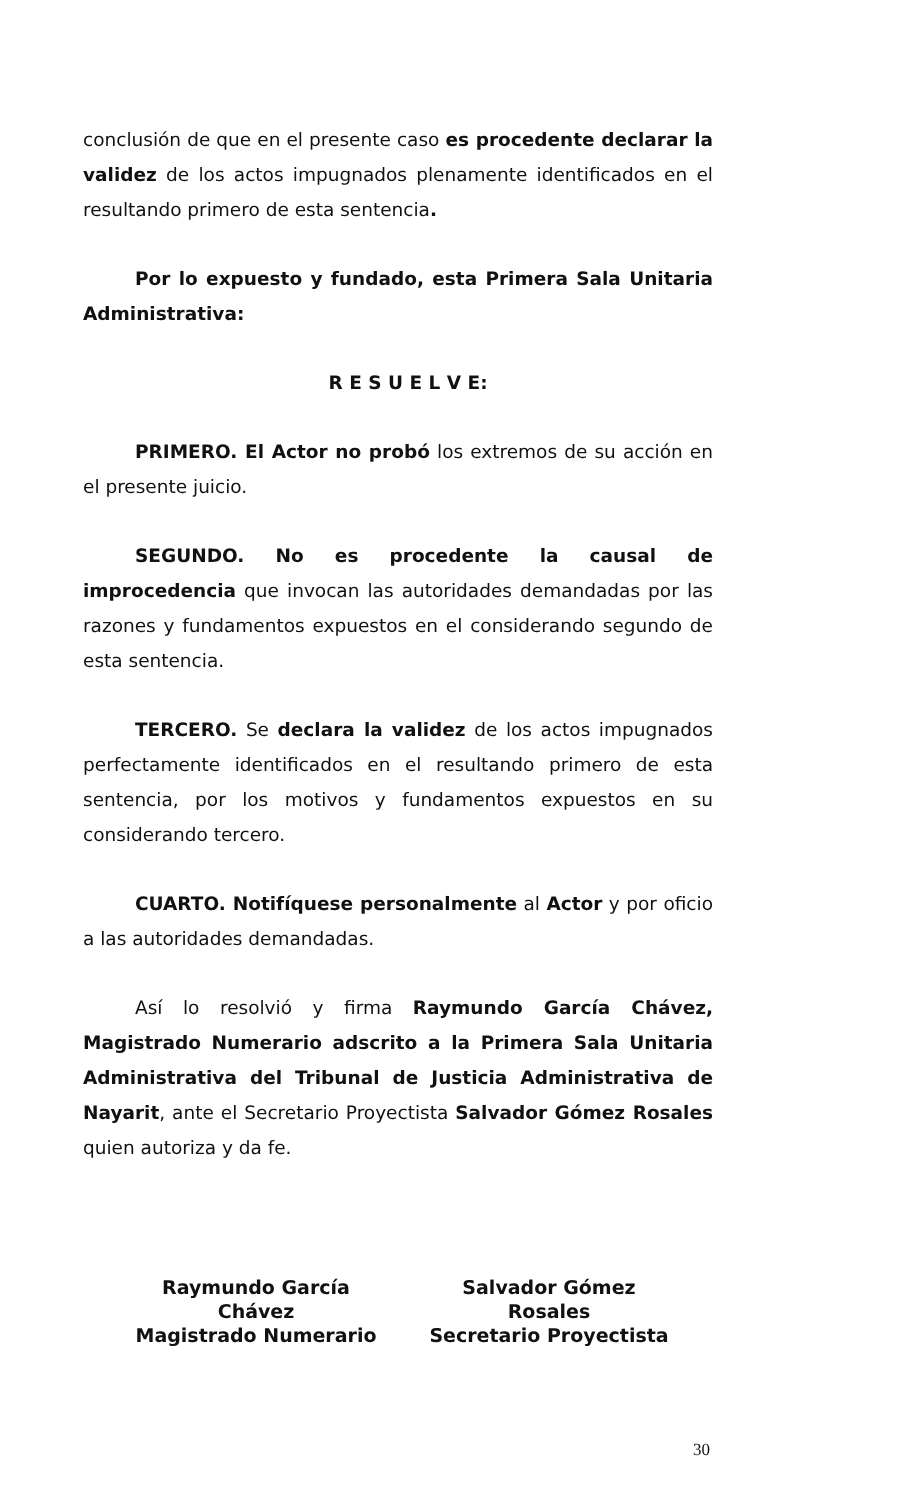conclusión de que en el presente caso es procedente declarar la validez de los actos impugnados plenamente identificados en el resultando primero de esta sentencia.
Por lo expuesto y fundado, esta Primera Sala Unitaria Administrativa:
R E S U E L V E:
PRIMERO. El Actor no probó los extremos de su acción en el presente juicio.
SEGUNDO. No es procedente la causal de improcedencia que invocan las autoridades demandadas por las razones y fundamentos expuestos en el considerando segundo de esta sentencia.
TERCERO. Se declara la validez de los actos impugnados perfectamente identificados en el resultando primero de esta sentencia, por los motivos y fundamentos expuestos en su considerando tercero.
CUARTO. Notifíquese personalmente al Actor y por oficio a las autoridades demandadas.
Así lo resolvió y firma Raymundo García Chávez, Magistrado Numerario adscrito a la Primera Sala Unitaria Administrativa del Tribunal de Justicia Administrativa de Nayarit, ante el Secretario Proyectista Salvador Gómez Rosales quien autoriza y da fe.
Raymundo García Chávez
Magistrado Numerario
Salvador Gómez Rosales
Secretario Proyectista
30